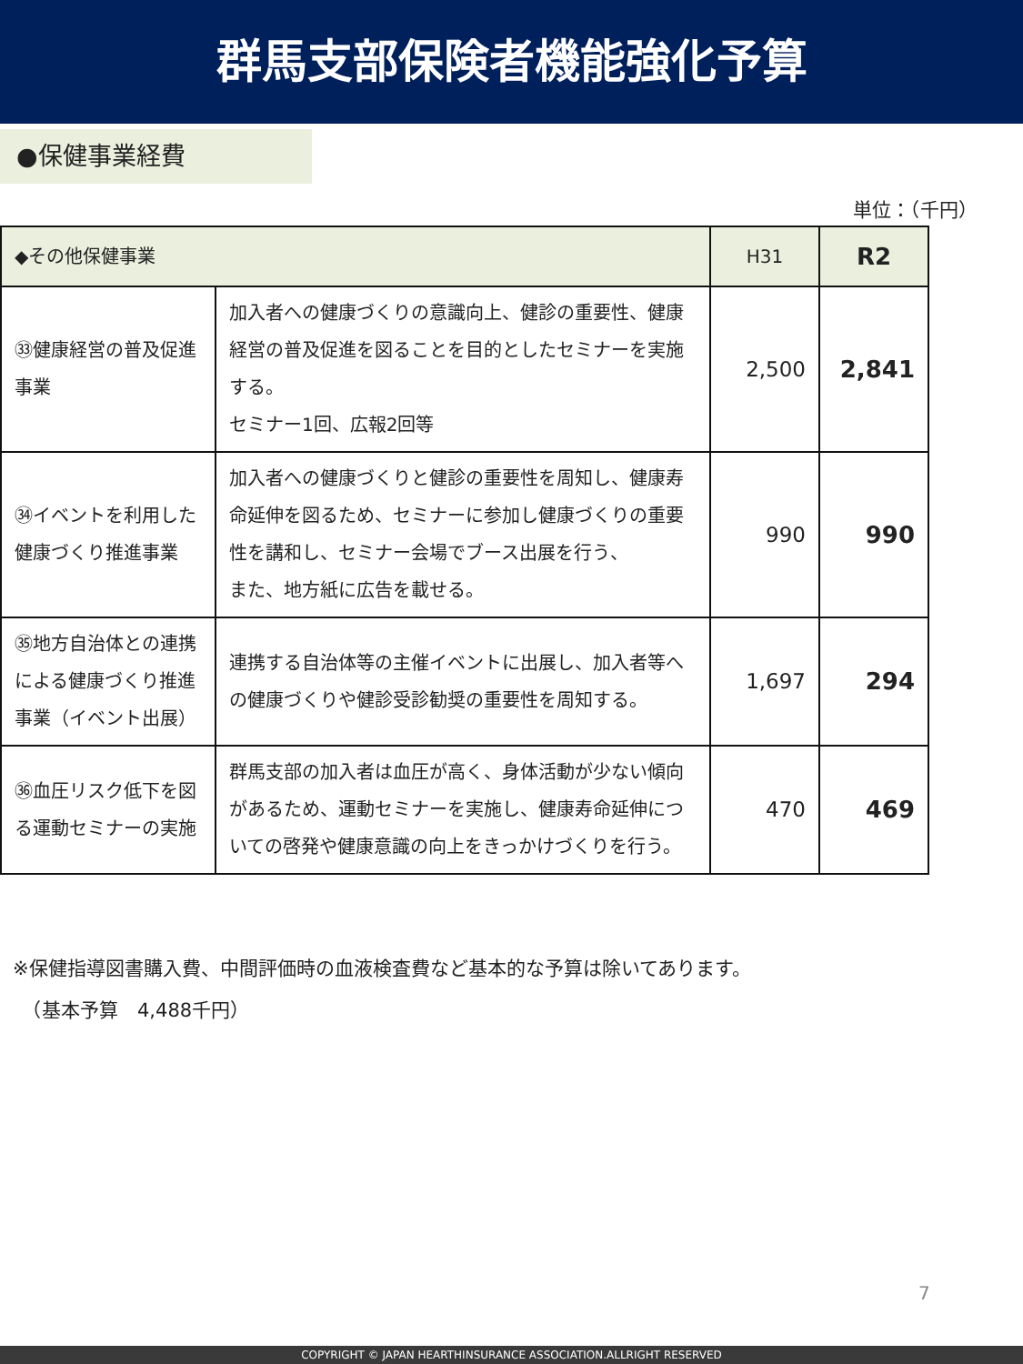群馬支部保険者機能強化予算
●保健事業経費
単位：（千円）
| ◆その他保健事業 | | H31 | R2 |
| --- | --- | --- | --- |
| ㉝健康経営の普及促進事業 | 加入者への健康づくりの意識向上、健診の重要性、健康経営の普及促進を図ることを目的としたセミナーを実施する。 セミナー1回、広報2回等 | 2,500 | 2,841 |
| ㉞イベントを利用した健康づくり推進事業 | 加入者への健康づくりと健診の重要性を周知し、健康寿命延伸を図るため、セミナーに参加し健康づくりの重要性を講和し、セミナー会場でブース出展を行う、 また、地方紙に広告を載せる。 | 990 | 990 |
| ㉟地方自治体との連携による健康づくり推進事業（イベント出展） | 連携する自治体等の主催イベントに出展し、加入者等への健康づくりや健診受診勧奨の重要性を周知する。 | 1,697 | 294 |
| ㊱血圧リスク低下を図る運動セミナーの実施 | 群馬支部の加入者は血圧が高く、身体活動が少ない傾向があるため、運動セミナーを実施し、健康寿命延伸についての啓発や健康意識の向上をきっかけづくりを行う。 | 470 | 469 |
※保健指導図書購入費、中間評価時の血液検査費など基本的な予算は除いてあります。
　（基本予算　4,488千円）
7
COPYRIGHT © JAPAN HEARTHINSURANCE ASSOCIATION.ALLRIGHT RESERVED